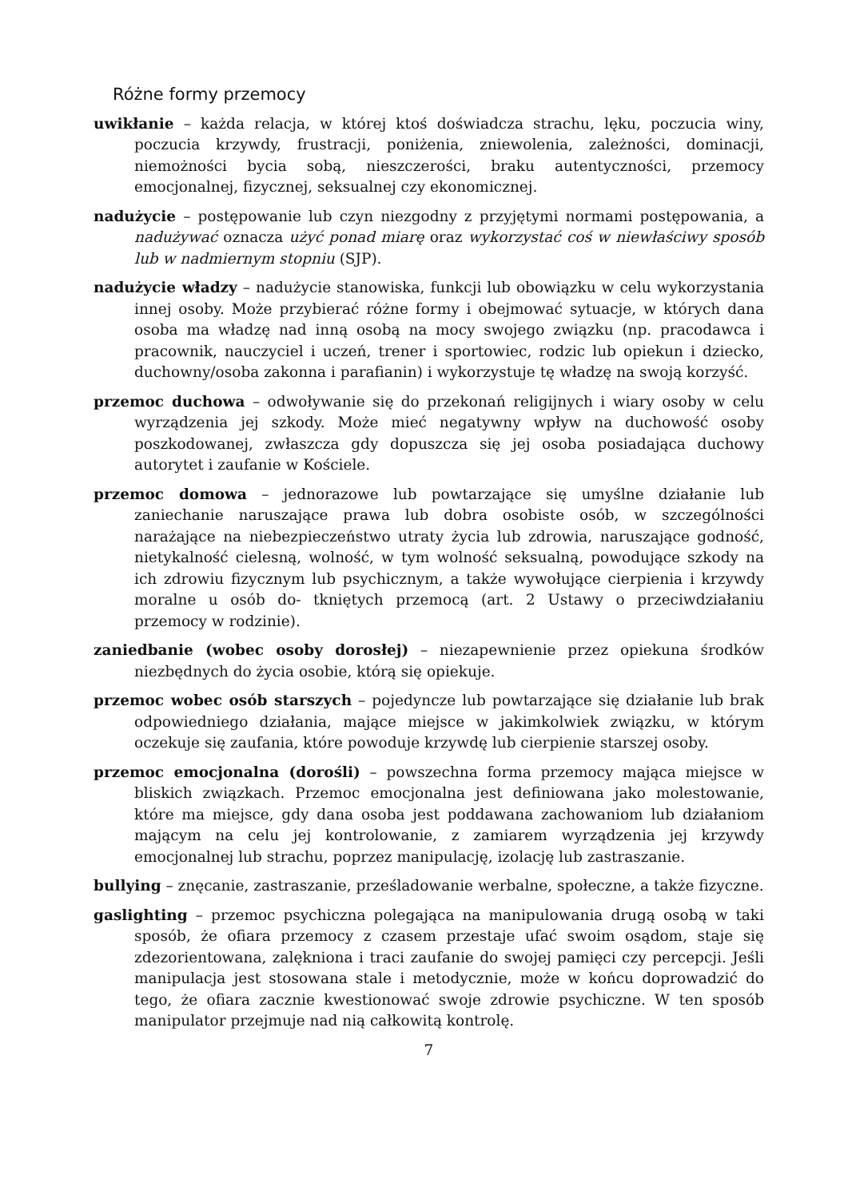Różne formy przemocy
uwikłanie – każda relacja, w której ktoś doświadcza strachu, lęku, poczucia winy, poczucia krzywdy, frustracji, poniżenia, zniewolenia, zależności, dominacji, niemożności bycia sobą, nieszczerości, braku autentyczności, przemocy emocjonalnej, fizycznej, seksualnej czy ekonomicznej.
nadużycie – postępowanie lub czyn niezgodny z przyjętymi normami postępowania, a nadużywać oznacza użyć ponad miarę oraz wykorzystać coś w niewłaściwy sposób lub w nadmiernym stopniu (SJP).
nadużycie władzy – nadużycie stanowiska, funkcji lub obowiązku w celu wykorzystania innej osoby. Może przybierać różne formy i obejmować sytuacje, w których dana osoba ma władzę nad inną osobą na mocy swojego związku (np. pracodawca i pracownik, nauczyciel i uczeń, trener i sportowiec, rodzic lub opiekun i dziecko, duchowny/osoba zakonna i parafianin) i wykorzystuje tę władzę na swoją korzyść.
przemoc duchowa – odwoływanie się do przekonań religijnych i wiary osoby w celu wyrządzenia jej szkody. Może mieć negatywny wpływ na duchowość osoby poszkodowanej, zwłaszcza gdy dopuszcza się jej osoba posiadająca duchowy autorytet i zaufanie w Kościele.
przemoc domowa – jednorazowe lub powtarzające się umyślne działanie lub zaniechanie naruszające prawa lub dobra osobiste osób, w szczególności narażające na niebezpieczeństwo utraty życia lub zdrowia, naruszające godność, nietykalność cielesną, wolność, w tym wolność seksualną, powodujące szkody na ich zdrowiu fizycznym lub psychicznym, a także wywołujące cierpienia i krzywdy moralne u osób do- tkniętych przemocą (art. 2 Ustawy o przeciwdziałaniu przemocy w rodzinie).
zaniedbanie (wobec osoby dorosłej) – niezapewnienie przez opiekuna środków niezbędnych do życia osobie, którą się opiekuje.
przemoc wobec osób starszych – pojedyncze lub powtarzające się działanie lub brak odpowiedniego działania, mające miejsce w jakimkolwiek związku, w którym oczekuje się zaufania, które powoduje krzywdę lub cierpienie starszej osoby.
przemoc emocjonalna (dorośli) – powszechna forma przemocy mająca miejsce w bliskich związkach. Przemoc emocjonalna jest definiowana jako molestowanie, które ma miejsce, gdy dana osoba jest poddawana zachowaniom lub działaniom mającym na celu jej kontrolowanie, z zamiarem wyrządzenia jej krzywdy emocjonalnej lub strachu, poprzez manipulację, izolację lub zastraszanie.
bullying – znęcanie, zastraszanie, prześladowanie werbalne, społeczne, a także fizyczne.
gaslighting – przemoc psychiczna polegająca na manipulowania drugą osobą w taki sposób, że ofiara przemocy z czasem przestaje ufać swoim osądom, staje się zdezorientowana, zalękniona i traci zaufanie do swojej pamięci czy percepcji. Jeśli manipulacja jest stosowana stale i metodycznie, może w końcu doprowadzić do tego, że ofiara zacznie kwestionować swoje zdrowie psychiczne. W ten sposób manipulator przejmuje nad nią całkowitą kontrolę.
7